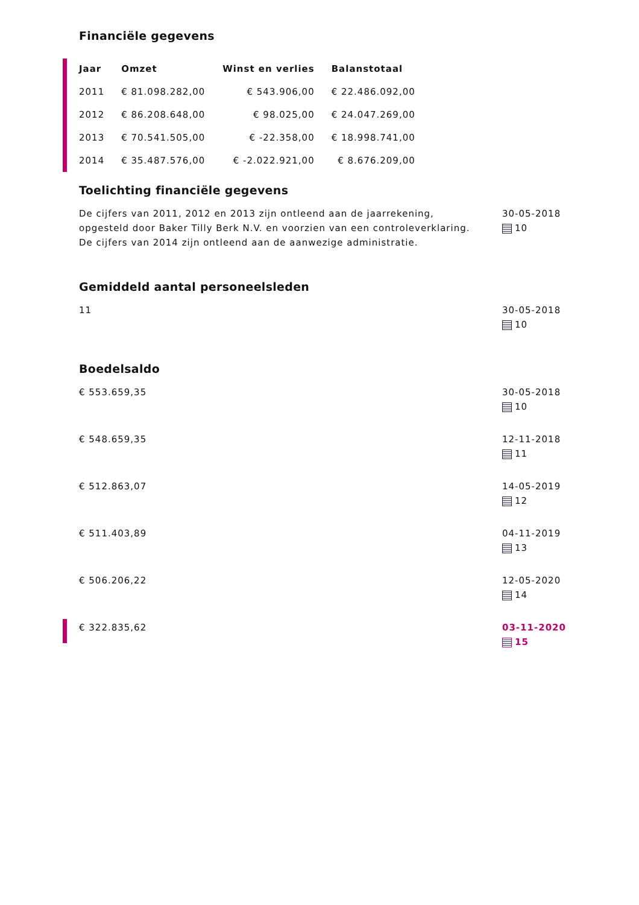Financiële gegevens
| Jaar | Omzet | Winst en verlies | Balanstotaal |
| --- | --- | --- | --- |
| 2011 | € 81.098.282,00 | € 543.906,00 | € 22.486.092,00 |
| 2012 | € 86.208.648,00 | € 98.025,00 | € 24.047.269,00 |
| 2013 | € 70.541.505,00 | € -22.358,00 | € 18.998.741,00 |
| 2014 | € 35.487.576,00 | € -2.022.921,00 | € 8.676.209,00 |
Toelichting financiële gegevens
De cijfers van 2011, 2012 en 2013 zijn ontleend aan de jaarrekening,
opgesteld door Baker Tilly Berk N.V. en voorzien van een controleverklaring.
De cijfers van 2014 zijn ontleend aan de aanwezige administratie.
30-05-2018
10
Gemiddeld aantal personeelsleden
11 30-05-2018
10
Boedelsaldo
€ 553.659,35 30-05-2018
10
€ 548.659,35 12-11-2018
11
€ 512.863,07 14-05-2019
12
€ 511.403,89 04-11-2019
13
€ 506.206,22 12-05-2020
14
€ 322.835,62 03-11-2020
15